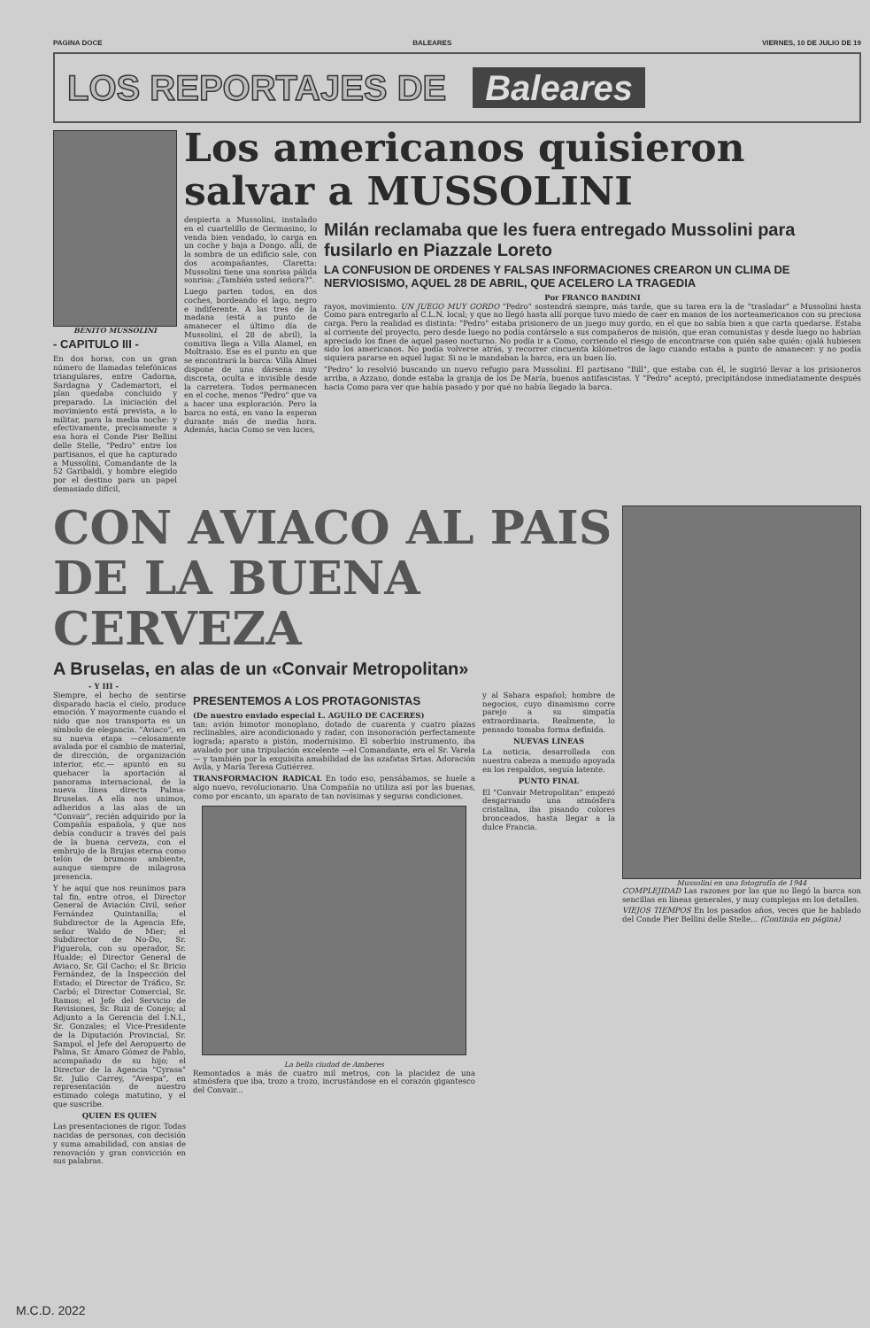PAGINA DOCE BALEARES VIERNES, 10 DE JULIO DE 19
LOS REPORTAJES DE Baleares
BENITO MUSSOLINI
- CAPITULO III -
En dos horas, con un gran número de llamadas telefónicas triangulares, entre Cadorna, Sardagna y Cademartori, el plan quedaba concluido y preparado. La iniciación del movimiento está prevista, a lo militar, para la media noche: y efectivamente, precisamente a esa hora el Conde Pier Bellini delle Stelle, "Pedro" entre los partisanos, el que ha capturado a Mussolini, Comandante de la 52 Garibaldi, y hombre elegido por el destino para un papel demasiado difícil,
Los americanos quisieron salvar a MUSSOLINI
despierta a Mussolini, instalado en el cuartelillo de Germasino, lo venda bien vendado, lo carga en un coche y baja a Dongo. allí, de la sombra de un edificio sale, con dos acompañantes, Claretta: Mussolini tiene una sonrisa pálida sonrisa: ¿También usted señora?".
Luego parten todos, en dos coches, bordeando el lago, negro e indiferente. A las tres de la madana (está a punto de amanecer el último día de Mussolini, el 28 de abril), la comitiva llega a Villa Alamel, en Moltrasio. Ese es el punto en que se encontrará la barca: Villa Almei dispone de una dársena muy discreta, oculta e invisible desde la carretera. Todos permanecen en el coche, menos "Pedro" que va a hacer una exploración. Pero la barca no está, en vano la esperan durante más de media hora. Además, hacia Como se ven luces,
Milán reclamaba que les fuera entregado Mussolini para fusilarlo en Piazzale Loreto
LA CONFUSION DE ORDENES Y FALSAS INFORMACIONES CREARON UN CLIMA DE NERVIOSISMO, AQUEL 28 DE ABRIL, QUE ACELERO LA TRAGEDIA
Por FRANCO BANDINI
rayos, movimiento. UN JUEGO MUY GORDO "Pedro" sostendrá siempre, más tarde, que su tarea era la de "trasladar" a Mussolini hasta Como para entregarlo al C.L.N. local; y que no llegó hasta allí porque tuvo miedo de caer en manos de los norteamericanos con su preciosa carga. Pero la realidad es distinta: "Pedro" estaba prisionero de un juego muy gordo, en el que no sabía bien a que carta quedarse. Estaba al corriente del proyecto, pero desde luego no podía contárselo a sus compañeros de misión, que eran comunistas y desde luego no habrían apreciado los fines de aquel paseo nocturno. No podía ir a Como, corriendo el riesgo de encontrarse con quién sabe quién: ojalá hubiesen sido los americanos. No podía volverse atrás, y recorrer cincuenta kilómetros de lago cuando estaba a punto de amanecer: y no podía siquiera pararse en aquel lugar. Si no le mandaban la barca, era un buen lío.
"Pedro" lo resolvió buscando un nuevo refugio para Mussolini. El partisano "Bill", que estaba con él, le sugirió llevar a los prisioneros arriba, a Azzano, donde estaba la granja de los De María, buenos antifascistas. Y "Pedro" aceptó, precipitándose inmediatamente después hacia Como para ver que había pasado y por qué no había llegado la barca.
CON AVIACO AL PAIS DE LA BUENA CERVEZA
A Bruselas, en alas de un «Convair Metropolitan»
- Y III -
Siempre, el hecho de sentirse disparado hacia el cielo, produce emoción. Y mayormente cuando el nido que nos transporta es un símbolo de elegancia. "Aviaco", en su nueva etapa —celosamente avalada por el cambio de material, de dirección, de organización interior, etc.— apuntó en su quehacer la aportación al panorama internacional, de la nueva línea directa Palma-Bruselas. A ella nos unimos, adheridos a las alas de un "Convair", recién adquirido por la Compañía española, y que nos debía conducir a través del país de la buena cerveza, con el embrujo de la Brujas eterna como telón de brumoso ambiente, aunque siempre de milagrosa presencia.
Y he aquí que nos reunimos para tal fin, entre otros, el Director General de Aviación Civil, señor Fernández Quintanilla; el Subdirector de la Agencia Efe, señor Waldo de Mier; el Subdirector de No-Do, Sr. Figuerola, con su operador, Sr. Hualde; el Director General de Aviaco, Sr. Gil Cacho; el Sr. Bricio Fernández, de la Inspección del Estado; el Director de Tráfico, Sr. Carbó; el Director Comercial, Sr. Ramos; el Jefe del Servicio de Revisiones, Sr. Ruiz de Conejo; al Adjunto a la Gerencia del I.N.I., Sr. Gonzales; el Vice-Presidente de la Diputación Provincial, Sr. Sampol, el Jefe del Aeropuerto de Palma, Sr. Amaro Gómez de Pablo, acompañado de su hijo; el Director de la Agencia "Cyrasa" Sr. Julio Carrey, "Avespa", en representación de nuestro estimado colega matutino, y el que suscribe.
QUIEN ES QUIEN
Las presentaciones de rigor. Todas nacidas de personas, con decisión y suma amabilidad, con ansias de renovación y gran convicción en sus palabras.
PRESENTEMOS A LOS PROTAGONISTAS
(De nuestro enviado especial L. AGUILO DE CACERES)
tan: avión bimotor monoplano, dotado de cuarenta y cuatro plazas reclinables, aire acondicionado y radar, con insonoración perfectamente lograda; aparato a pistón, modernísimo. El soberbio instrumento, iba avalado por una tripulación excelente —el Comandante, era el Sr. Varela— y también por la exquisita amabilidad de las azafatas Srtas. Adoración Avila, y María Teresa Gutiérrez.
TRANSFORMACION RADICAL En todo eso, pensábamos, se huele a algo nuevo, revolucionario. Una Compañía no utiliza así por las buenas, como por encanto, un aparato de tan novísimas y seguras condiciones.
La bella ciudad de Amberes
Remontados a más de cuatro mil metros, con la placidez de una atmósfera que iba, trozo a trozo, incrustándose en el corazón gigantesco del Convair...
y al Sahara español; hombre de negocios, cuyo dinamismo corre parejo a su simpatía extraordinaria. Realmente, lo pensado tomaba forma definida.
NUEVAS LINEAS
La noticia, desarrollada con nuestra cabeza a menudo apoyada en los respaldos, seguía latente.
PUNTO FINAL
El "Convair Metropolitan" empezó desgarrando una atmósfera cristalina, iba pisando colores bronceados, hasta llegar a la dulce Francia.
Mussolini en una fotografía de 1944
COMPLEJIDAD Las razones por las que no llegó la barca son sencillas en líneas generales, y muy complejas en los detalles.
VIEJOS TIEMPOS En los pasados años, veces que he hablado del Conde Pier Bellini delle Stelle... (Continúa en página)
M.C.D. 2022